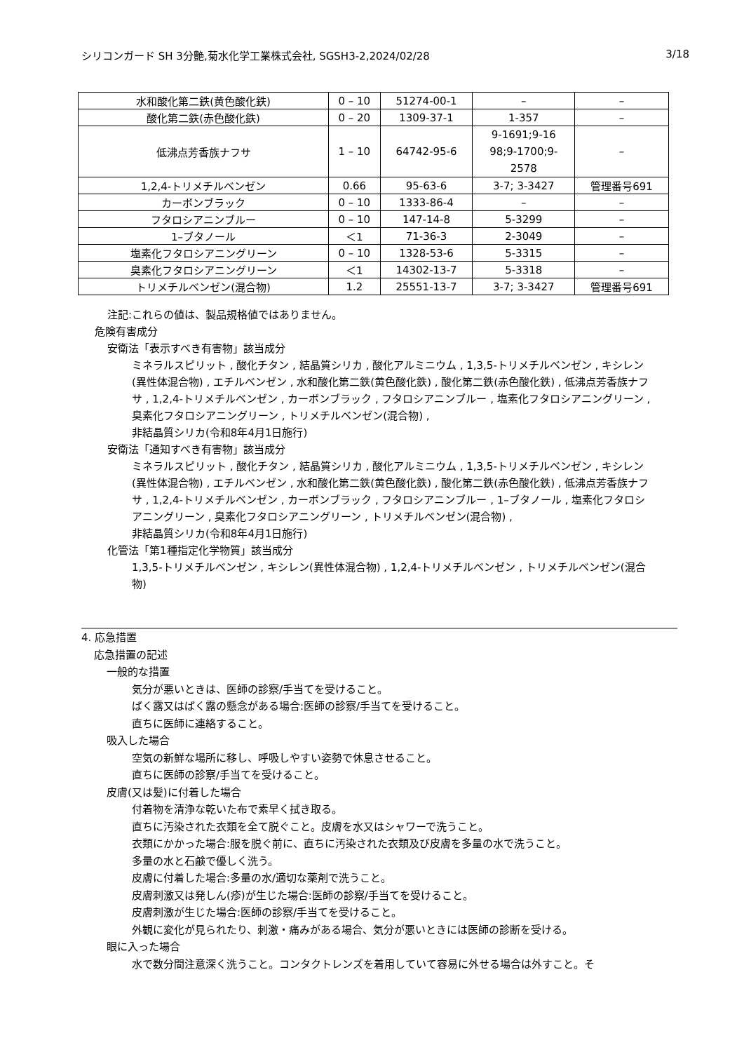シリコンガード SH 3分艶,菊水化学工業株式会社, SGSH3-2,2024/02/28 3/18
| 水和酸化第二鉄(黄色酸化鉄) | 0 – 10 | 51274-00-1 | – | – |
| 酸化第二鉄(赤色酸化鉄) | 0 – 20 | 1309-37-1 | 1-357 | – |
| 低沸点芳香族ナフサ | 1 – 10 | 64742-95-6 | 9-1691;9-16 98;9-1700;9- 2578 | – |
| 1,2,4-トリメチルベンゼン | 0.66 | 95-63-6 | 3-7; 3-3427 | 管理番号691 |
| カーボンブラック | 0 – 10 | 1333-86-4 | – | – |
| フタロシアニンブルー | 0 – 10 | 147-14-8 | 5-3299 | – |
| 1–ブタノール | ＜1 | 71-36-3 | 2-3049 | – |
| 塩素化フタロシアニングリーン | 0 – 10 | 1328-53-6 | 5-3315 | – |
| 臭素化フタロシアニングリーン | ＜1 | 14302-13-7 | 5-3318 | – |
| トリメチルベンゼン(混合物) | 1.2 | 25551-13-7 | 3-7; 3-3427 | 管理番号691 |
注記:これらの値は、製品規格値ではありません。
危険有害成分
安衛法「表示すべき有害物」該当成分
ミネラルスピリット , 酸化チタン , 結晶質シリカ , 酸化アルミニウム , 1,3,5-トリメチルベンゼン , キシレン(異性体混合物) , エチルベンゼン , 水和酸化第二鉄(黄色酸化鉄) , 酸化第二鉄(赤色酸化鉄) , 低沸点芳香族ナフサ , 1,2,4-トリメチルベンゼン , カーボンブラック , フタロシアニンブルー , 塩素化フタロシアニングリーン , 臭素化フタロシアニングリーン , トリメチルベンゼン(混合物) ,
非結晶質シリカ(令和8年4月1日施行)
安衛法「通知すべき有害物」該当成分
ミネラルスピリット , 酸化チタン , 結晶質シリカ , 酸化アルミニウム , 1,3,5-トリメチルベンゼン , キシレン(異性体混合物) , エチルベンゼン , 水和酸化第二鉄(黄色酸化鉄) , 酸化第二鉄(赤色酸化鉄) , 低沸点芳香族ナフサ , 1,2,4-トリメチルベンゼン , カーボンブラック , フタロシアニンブルー , 1–ブタノール , 塩素化フタロシアニングリーン , 臭素化フタロシアニングリーン , トリメチルベンゼン(混合物) ,
非結晶質シリカ(令和8年4月1日施行)
化管法「第1種指定化学物質」該当成分
1,3,5-トリメチルベンゼン , キシレン(異性体混合物) , 1,2,4-トリメチルベンゼン , トリメチルベンゼン(混合物)
4. 応急措置
応急措置の記述
一般的な措置
気分が悪いときは、医師の診察/手当てを受けること。
ばく露又はばく露の懸念がある場合:医師の診察/手当てを受けること。
直ちに医師に連絡すること。
吸入した場合
空気の新鮮な場所に移し、呼吸しやすい姿勢で休息させること。
直ちに医師の診察/手当てを受けること。
皮膚(又は髪)に付着した場合
付着物を清浄な乾いた布で素早く拭き取る。
直ちに汚染された衣類を全て脱ぐこと。皮膚を水又はシャワーで洗うこと。
衣類にかかった場合:服を脱ぐ前に、直ちに汚染された衣類及び皮膚を多量の水で洗うこと。
多量の水と石鹸で優しく洗う。
皮膚に付着した場合:多量の水/適切な薬剤で洗うこと。
皮膚刺激又は発しん(疹)が生じた場合:医師の診察/手当てを受けること。
皮膚刺激が生じた場合:医師の診察/手当てを受けること。
外観に変化が見られたり、刺激・痛みがある場合、気分が悪いときには医師の診断を受ける。
眼に入った場合
水で数分間注意深く洗うこと。コンタクトレンズを着用していて容易に外せる場合は外すこと。そ